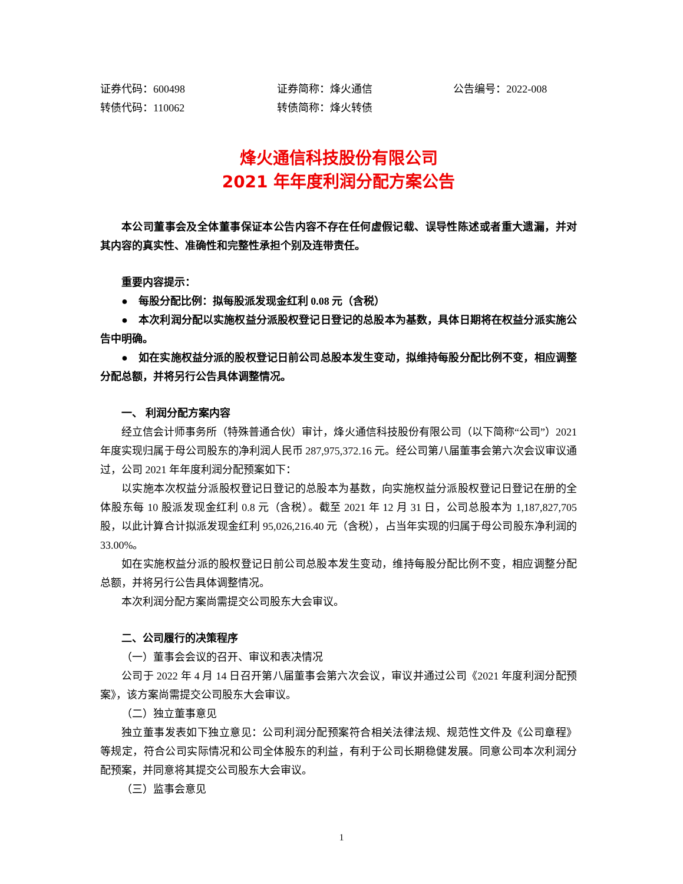证券代码：600498
转债代码：110062
证券简称：烽火通信
转债简称：烽火转债
公告编号：2022-008
烽火通信科技股份有限公司
2021 年年度利润分配方案公告
本公司董事会及全体董事保证本公告内容不存在任何虚假记载、误导性陈述或者重大遗漏，并对其内容的真实性、准确性和完整性承担个别及连带责任。
重要内容提示：
●　每股分配比例：拟每股派发现金红利 0.08 元（含税）
●　本次利润分配以实施权益分派股权登记日登记的总股本为基数，具体日期将在权益分派实施公告中明确。
●　如在实施权益分派的股权登记日前公司总股本发生变动，拟维持每股分配比例不变，相应调整分配总额，并将另行公告具体调整情况。
一、 利润分配方案内容
经立信会计师事务所（特殊普通合伙）审计，烽火通信科技股份有限公司（以下简称“公司”）2021 年度实现归属于母公司股东的净利润人民币 287,975,372.16 元。经公司第八届董事会第六次会议审议通过，公司 2021 年年度利润分配预案如下：
以实施本次权益分派股权登记日登记的总股本为基数，向实施权益分派股权登记日登记在册的全体股东每 10 股派发现金红利 0.8 元（含税）。截至 2021 年 12 月 31 日，公司总股本为 1,187,827,705 股，以此计算合计拟派发现金红利 95,026,216.40 元（含税），占当年实现的归属于母公司股东净利润的 33.00%。
如在实施权益分派的股权登记日前公司总股本发生变动，维持每股分配比例不变，相应调整分配总额，并将另行公告具体调整情况。
本次利润分配方案尚需提交公司股东大会审议。
二、公司履行的决策程序
（一）董事会会议的召开、审议和表决情况
公司于 2022 年 4 月 14 日召开第八届董事会第六次会议，审议并通过公司《2021 年度利润分配预案》，该方案尚需提交公司股东大会审议。
（二）独立董事意见
独立董事发表如下独立意见：公司利润分配预案符合相关法律法规、规范性文件及《公司章程》等规定，符合公司实际情况和公司全体股东的利益，有利于公司长期稳健发展。同意公司本次利润分配预案，并同意将其提交公司股东大会审议。
（三）监事会意见
1